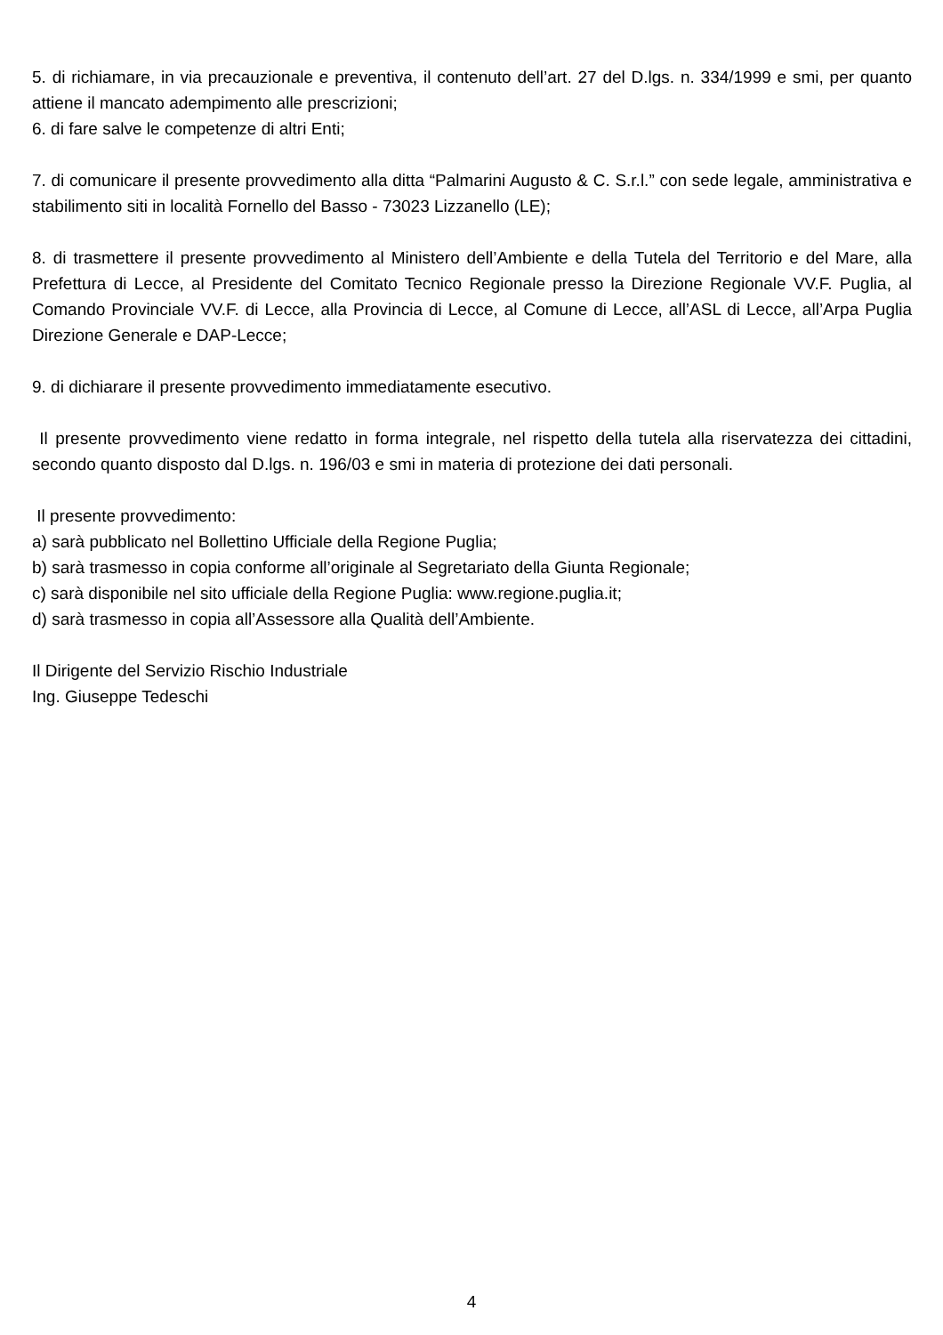5. di richiamare, in via precauzionale e preventiva, il contenuto dell’art. 27 del D.lgs. n. 334/1999 e smi, per quanto attiene il mancato adempimento alle prescrizioni;
6. di fare salve le competenze di altri Enti;
7. di comunicare il presente provvedimento alla ditta “Palmarini Augusto & C. S.r.l.” con sede legale, amministrativa e stabilimento siti in località Fornello del Basso - 73023 Lizzanello (LE);
8. di trasmettere il presente provvedimento al Ministero dell’Ambiente e della Tutela del Territorio e del Mare, alla Prefettura di Lecce, al Presidente del Comitato Tecnico Regionale presso la Direzione Regionale VV.F. Puglia, al Comando Provinciale VV.F. di Lecce, alla Provincia di Lecce, al Comune di Lecce, all’ASL di Lecce, all’Arpa Puglia Direzione Generale e DAP-Lecce;
9. di dichiarare il presente provvedimento immediatamente esecutivo.
Il presente provvedimento viene redatto in forma integrale, nel rispetto della tutela alla riservatezza dei cittadini, secondo quanto disposto dal D.lgs. n. 196/03 e smi in materia di protezione dei dati personali.
Il presente provvedimento:
a) sarà pubblicato nel Bollettino Ufficiale della Regione Puglia;
b) sarà trasmesso in copia conforme all’originale al Segretariato della Giunta Regionale;
c) sarà disponibile nel sito ufficiale della Regione Puglia: www.regione.puglia.it;
d) sarà trasmesso in copia all’Assessore alla Qualità dell’Ambiente.
Il Dirigente del Servizio Rischio Industriale
Ing. Giuseppe Tedeschi
4